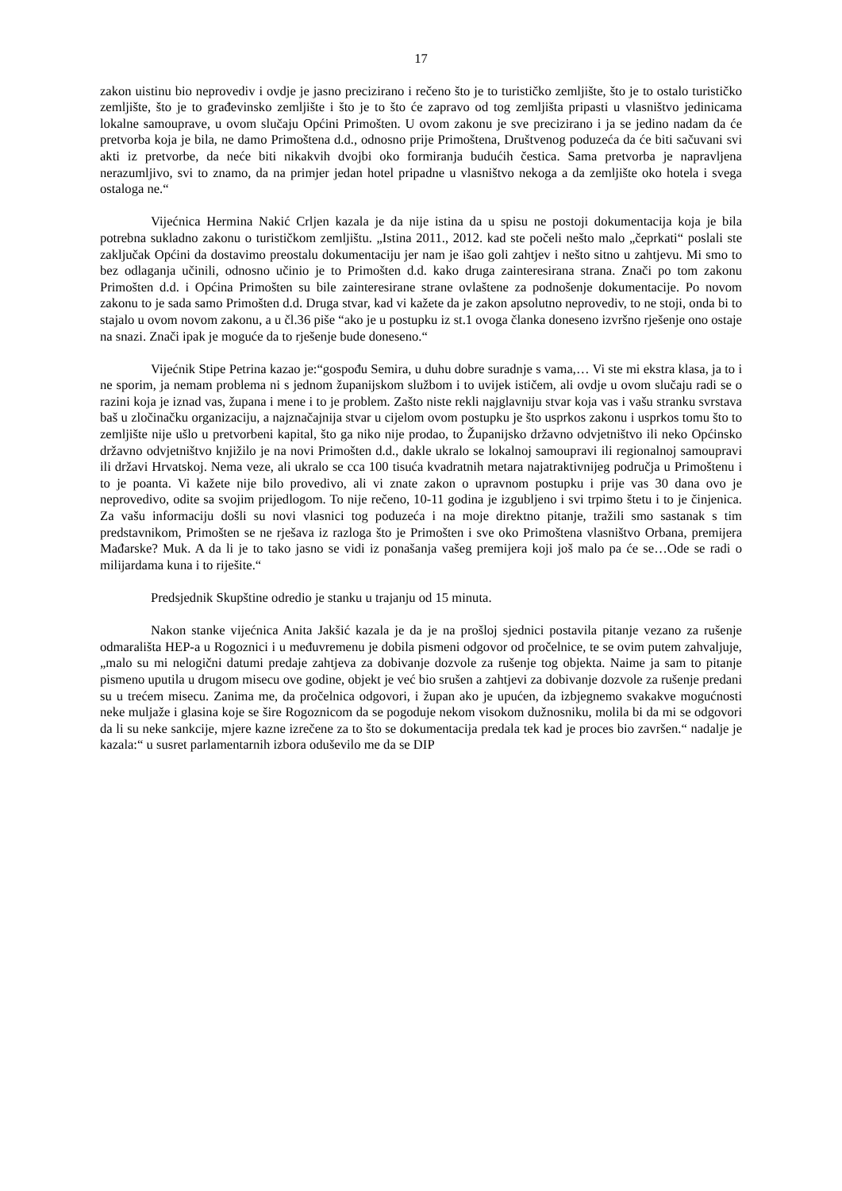17
zakon uistinu bio neprovediv i ovdje je jasno precizirano i rečeno što je to turističko zemljište, što je to ostalo turističko zemljište, što je to građevinsko zemljište i što je to što će zapravo od tog zemljišta pripasti u vlasništvo jedinicama lokalne samouprave, u ovom slučaju Općini Primošten. U ovom zakonu je sve precizirano i ja se jedino nadam da će pretvorba koja je bila, ne damo Primoštena d.d., odnosno prije Primoštena, Društvenog poduzeća da će biti sačuvani svi akti iz pretvorbe, da neće biti nikakvih dvojbi oko formiranja budućih čestica. Sama pretvorba je napravljena nerazumljivo, svi to znamo, da na primjer jedan hotel pripadne u vlasništvo nekoga a da zemljište oko hotela i svega ostaloga ne.“
Vijećnica Hermina Nakić Crljen kazala je da nije istina da u spisu ne postoji dokumentacija koja je bila potrebna sukladno zakonu o turističkom zemljištu. „Istina 2011., 2012. kad ste počeli nešto malo „čeprkati“ poslali ste zaključak Općini da dostavimo preostalu dokumentaciju jer nam je išao goli zahtjev i nešto sitno u zahtjevu. Mi smo to bez odlaganja učinili, odnosno učinio je to Primošten d.d. kako druga zainteresirana strana. Znači po tom zakonu Primošten d.d. i Općina Primošten su bile zainteresirane strane ovlaštene za podnošenje dokumentacije. Po novom zakonu to je sada samo Primošten d.d. Druga stvar, kad vi kažete da je zakon apsolutno neprovediv, to ne stoji, onda bi to stajalo u ovom novom zakonu, a u čl.36 piše “ako je u postupku iz st.1 ovoga članka doneseno izvršno rješenje ono ostaje na snazi. Znači ipak je moguće da to rješenje bude doneseno.“
Vijećnik Stipe Petrina kazao je:“gospođu Semira, u duhu dobre suradnje s vama,… Vi ste mi ekstra klasa, ja to i ne sporim, ja nemam problema ni s jednom županijskom službom i to uvijek ističem, ali ovdje u ovom slučaju radi se o razini koja je iznad vas, župana i mene i to je problem. Zašto niste rekli najglavniju stvar koja vas i vašu stranku svrstava baš u zločinačku organizaciju, a najznačajnija stvar u cijelom ovom postupku je što usprkos zakonu i usprkos tomu što to zemljište nije ušlo u pretvorbeni kapital, što ga niko nije prodao, to Županijsko državno odvjetništvo ili neko Općinsko državno odvjetništvo knjižilo je na novi Primošten d.d., dakle ukralo se lokalnoj samoupravi ili regionalnoj samoupravi ili državi Hrvatskoj. Nema veze, ali ukralo se cca 100 tisuća kvadratnih metara najatraktivnijeg područja u Primoštenu i to je poanta. Vi kažete nije bilo provedivo, ali vi znate zakon o upravnom postupku i prije vas 30 dana ovo je neprovedivo, odite sa svojim prijedlogom. To nije rečeno, 10-11 godina je izgubljeno i svi trpimo štetu i to je činjenica. Za vašu informaciju došli su novi vlasnici tog poduzeća i na moje direktno pitanje, tražili smo sastanak s tim predstavnikom, Primošten se ne rješava iz razloga što je Primošten i sve oko Primoštena vlasništvo Orbana, premijera Mađarske? Muk. A da li je to tako jasno se vidi iz ponašanja vašeg premijera koji još malo pa će se…Ode se radi o milijardama kuna i to riješite.“
Predsjednik Skupštine odredio je stanku u trajanju od 15 minuta.
Nakon stanke vijećnica Anita Jakšić kazala je da je na prošloj sjednici postavila pitanje vezano za rušenje odmarališta HEP-a u Rogoznici i u međuvremenu je dobila pismeni odgovor od pročelnice, te se ovim putem zahvaljuje, „malo su mi nelogični datumi predaje zahtjeva za dobivanje dozvole za rušenje tog objekta. Naime ja sam to pitanje pismeno uputila u drugom misecu ove godine, objekt je već bio srušen a zahtjevi za dobivanje dozvole za rušenje predani su u trećem misecu. Zanima me, da pročelnica odgovori, i župan ako je upućen, da izbjegnemo svakakve mogućnosti neke muljaže i glasina koje se šire Rogoznicom da se pogoduje nekom visokom dužnosniku, molila bi da mi se odgovori da li su neke sankcije, mjere kazne izrečene za to što se dokumentacija predala tek kad je proces bio završen.“ nadalje je kazala:“ u susret parlamentarnih izbora oduševilo me da se DIP